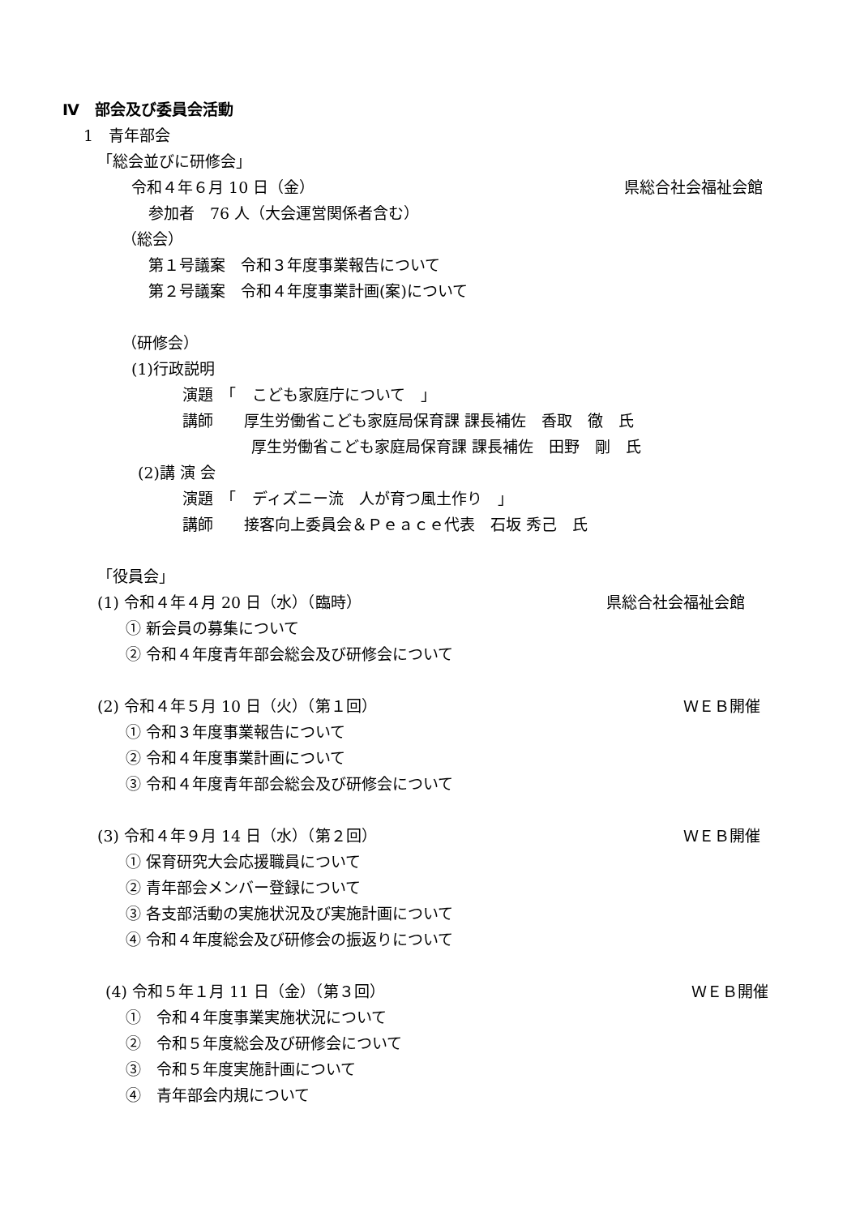Ⅳ　部会及び委員会活動
1　青年部会
「総会並びに研修会」
令和４年６月 10 日（金） 県総合社会福祉会館
参加者　76 人（大会運営関係者含む）
（総会）
第１号議案　令和３年度事業報告について
第２号議案　令和４年度事業計画(案)について
（研修会）
(1)行政説明
演題　「　こども家庭庁について　」
講師　　厚生労働省こども家庭局保育課 課長補佐　香取　徹　氏
厚生労働省こども家庭局保育課 課長補佐　田野　剛　氏
(2)講 演 会
演題　「　ディズニー流　人が育つ風土作り　」
講師　　接客向上委員会＆Ｐｅａｃｅ代表　石坂 秀己　氏
「役員会」
(1) 令和４年４月 20 日（水）（臨時） 県総合社会福祉会館
① 新会員の募集について
② 令和４年度青年部会総会及び研修会について
(2) 令和４年５月 10 日（火）（第１回） ＷＥＢ開催
① 令和３年度事業報告について
② 令和４年度事業計画について
③ 令和４年度青年部会総会及び研修会について
(3) 令和４年９月 14 日（水）（第２回） ＷＥＢ開催
① 保育研究大会応援職員について
② 青年部会メンバー登録について
③ 各支部活動の実施状況及び実施計画について
④ 令和４年度総会及び研修会の振返りについて
(4) 令和５年１月 11 日（金）（第３回） ＷＥＢ開催
①　令和４年度事業実施状況について
②　令和５年度総会及び研修会について
③　令和５年度実施計画について
④　青年部会内規について